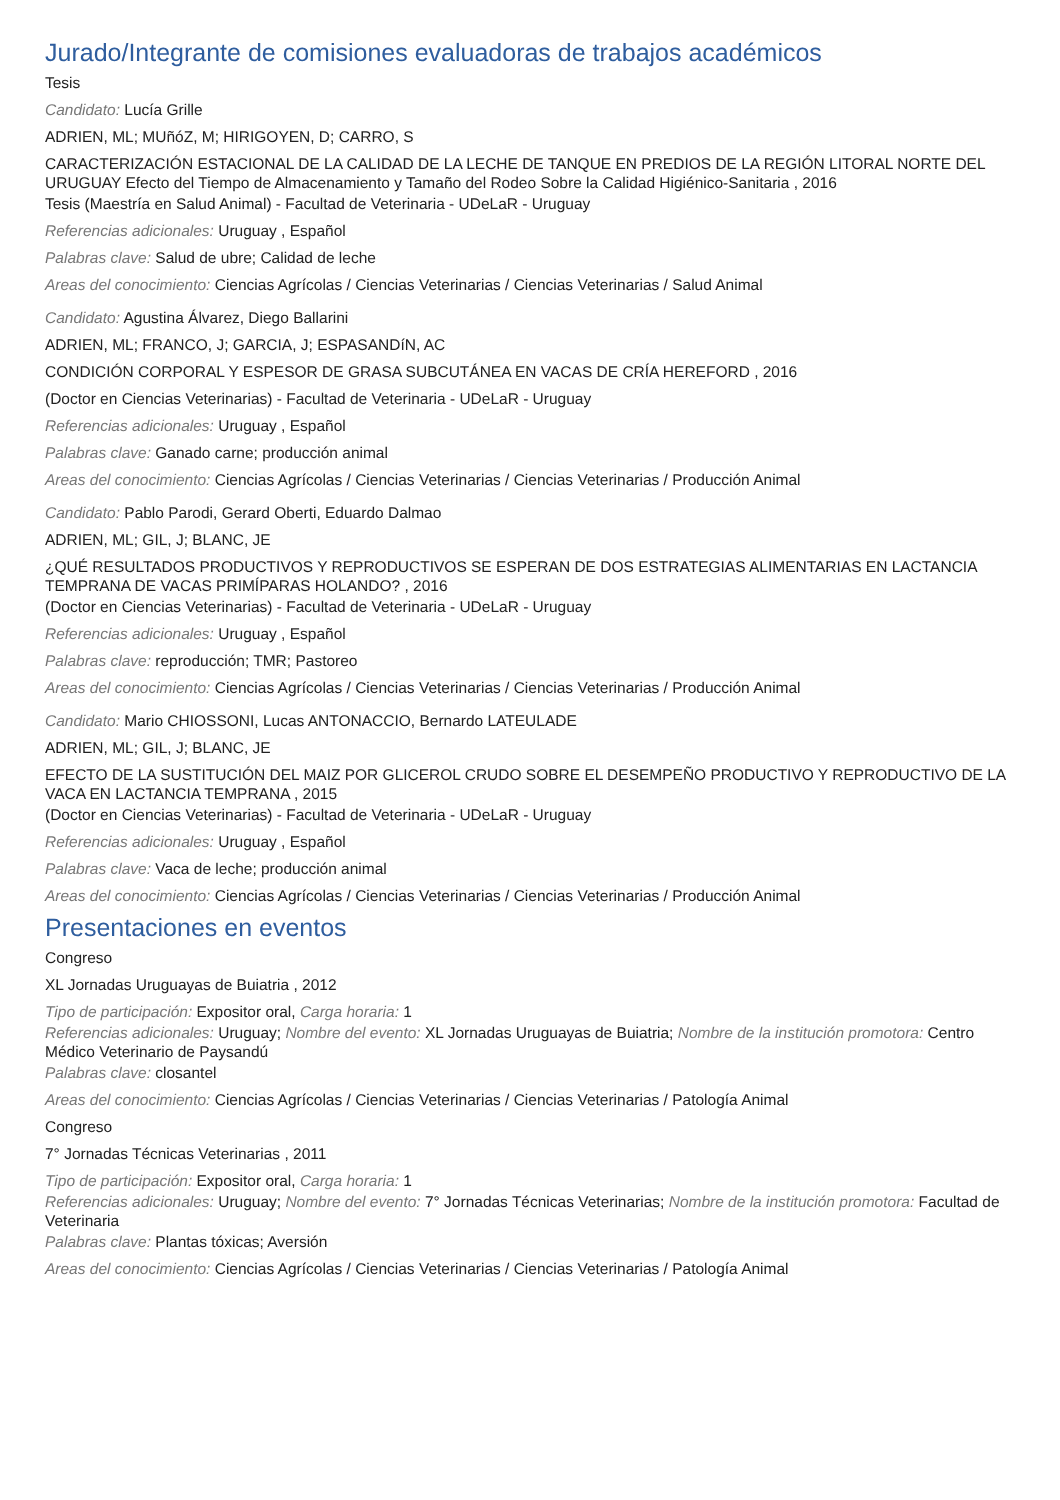Jurado/Integrante de comisiones evaluadoras de trabajos académicos
Tesis
Candidato: Lucía Grille
ADRIEN, ML; MUñóZ, M; HIRIGOYEN, D; CARRO, S
CARACTERIZACIÓN ESTACIONAL DE LA CALIDAD DE LA LECHE DE TANQUE EN PREDIOS DE LA REGIÓN LITORAL NORTE DEL URUGUAY Efecto del Tiempo de Almacenamiento y Tamaño del Rodeo Sobre la Calidad Higiénico-Sanitaria , 2016
Tesis (Maestría en Salud Animal) - Facultad de Veterinaria - UDeLaR - Uruguay
Referencias adicionales: Uruguay , Español
Palabras clave: Salud de ubre; Calidad de leche
Areas del conocimiento: Ciencias Agrícolas / Ciencias Veterinarias / Ciencias Veterinarias / Salud Animal
Candidato: Agustina Álvarez, Diego Ballarini
ADRIEN, ML; FRANCO, J; GARCIA, J; ESPASANDíN, AC
CONDICIÓN CORPORAL Y ESPESOR DE GRASA SUBCUTÁNEA EN VACAS DE CRÍA HEREFORD , 2016
(Doctor en Ciencias Veterinarias) - Facultad de Veterinaria - UDeLaR - Uruguay
Referencias adicionales: Uruguay , Español
Palabras clave: Ganado carne; producción animal
Areas del conocimiento: Ciencias Agrícolas / Ciencias Veterinarias / Ciencias Veterinarias / Producción Animal
Candidato: Pablo Parodi, Gerard Oberti, Eduardo Dalmao
ADRIEN, ML; GIL, J; BLANC, JE
¿QUÉ RESULTADOS PRODUCTIVOS Y REPRODUCTIVOS SE ESPERAN DE DOS ESTRATEGIAS ALIMENTARIAS EN LACTANCIA TEMPRANA DE VACAS PRIMÍPARAS HOLANDO? , 2016
(Doctor en Ciencias Veterinarias) - Facultad de Veterinaria - UDeLaR - Uruguay
Referencias adicionales: Uruguay , Español
Palabras clave: reproducción; TMR; Pastoreo
Areas del conocimiento: Ciencias Agrícolas / Ciencias Veterinarias / Ciencias Veterinarias / Producción Animal
Candidato: Mario CHIOSSONI, Lucas ANTONACCIO, Bernardo LATEULADE
ADRIEN, ML; GIL, J; BLANC, JE
EFECTO DE LA SUSTITUCIÓN DEL MAIZ POR GLICEROL CRUDO SOBRE EL DESEMPEÑO PRODUCTIVO Y REPRODUCTIVO DE LA VACA EN LACTANCIA TEMPRANA , 2015
(Doctor en Ciencias Veterinarias) - Facultad de Veterinaria - UDeLaR - Uruguay
Referencias adicionales: Uruguay , Español
Palabras clave: Vaca de leche; producción animal
Areas del conocimiento: Ciencias Agrícolas / Ciencias Veterinarias / Ciencias Veterinarias / Producción Animal
Presentaciones en eventos
Congreso
XL Jornadas Uruguayas de Buiatria , 2012
Tipo de participación: Expositor oral, Carga horaria: 1
Referencias adicionales: Uruguay; Nombre del evento: XL Jornadas Uruguayas de Buiatria; Nombre de la institución promotora: Centro Médico Veterinario de Paysandú
Palabras clave: closantel
Areas del conocimiento: Ciencias Agrícolas / Ciencias Veterinarias / Ciencias Veterinarias / Patología Animal
Congreso
7° Jornadas Técnicas Veterinarias , 2011
Tipo de participación: Expositor oral, Carga horaria: 1
Referencias adicionales: Uruguay; Nombre del evento: 7° Jornadas Técnicas Veterinarias; Nombre de la institución promotora: Facultad de Veterinaria
Palabras clave: Plantas tóxicas; Aversión
Areas del conocimiento: Ciencias Agrícolas / Ciencias Veterinarias / Ciencias Veterinarias / Patología Animal